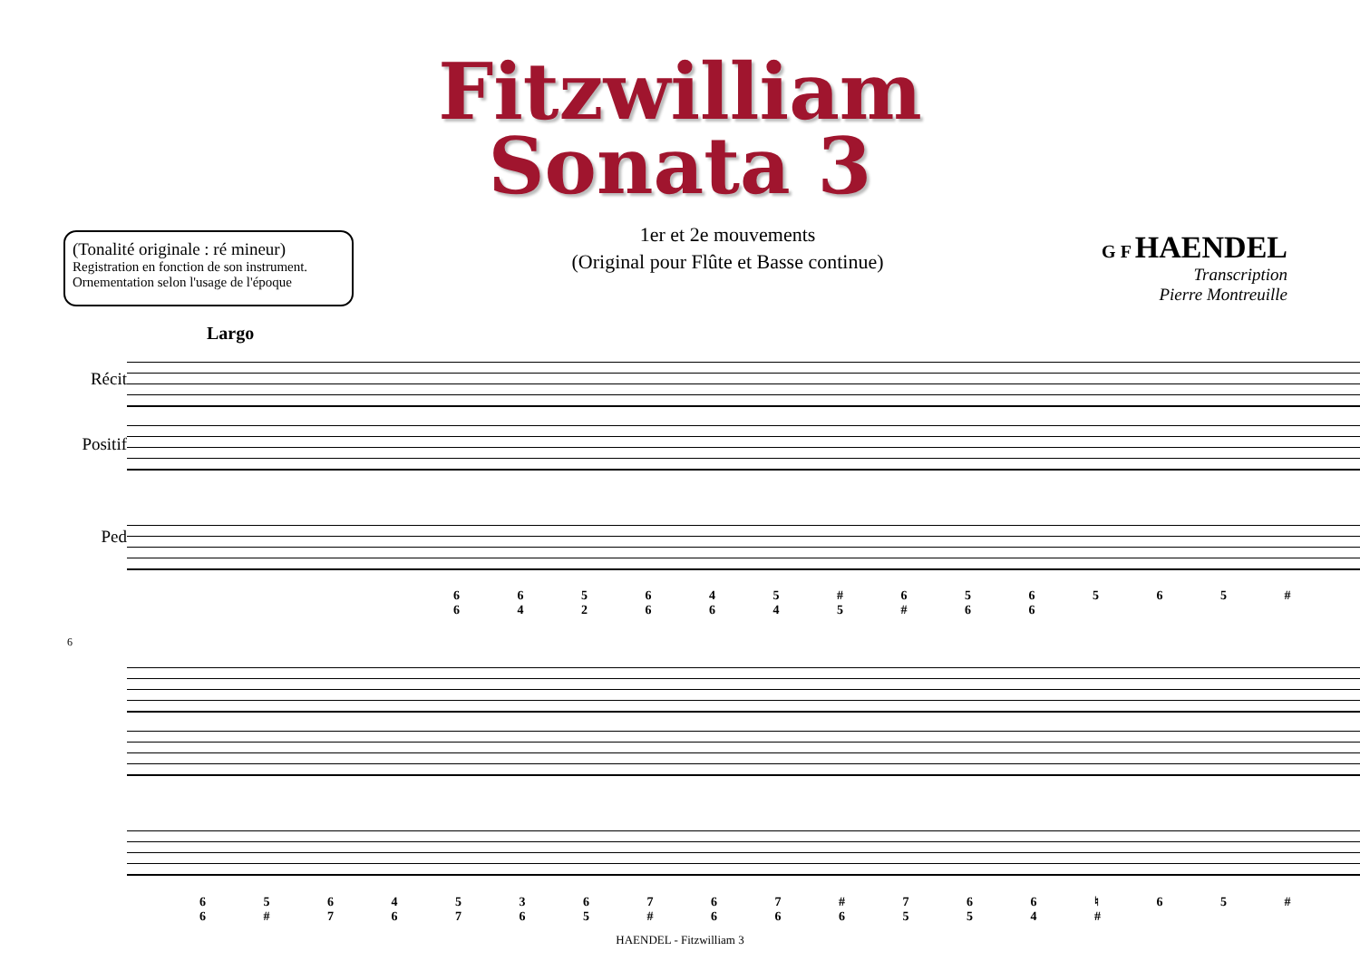Fitzwilliam
Sonata 3
(Tonalité originale : ré mineur)
Registration en fonction de son instrument.
Ornementation selon l'usage de l'époque
1er et 2e mouvements
(Original pour Flûte et Basse continue)
G F HAENDEL
Transcription
Pierre Montreuille
Largo
Récit
Positif
Ped
6 6 5 6 4 5 # 6 5 6 5 6 5 # 6 4 2 6 6 4 5 # 6 6
6
6 5 6 4 5 3 6 7 6 7 # 7 6 6 ♮ 6 5 # 6 # 7 6 7 6 5 # 6 6 6 5 5 4 #
HAENDEL - Fitzwilliam 3